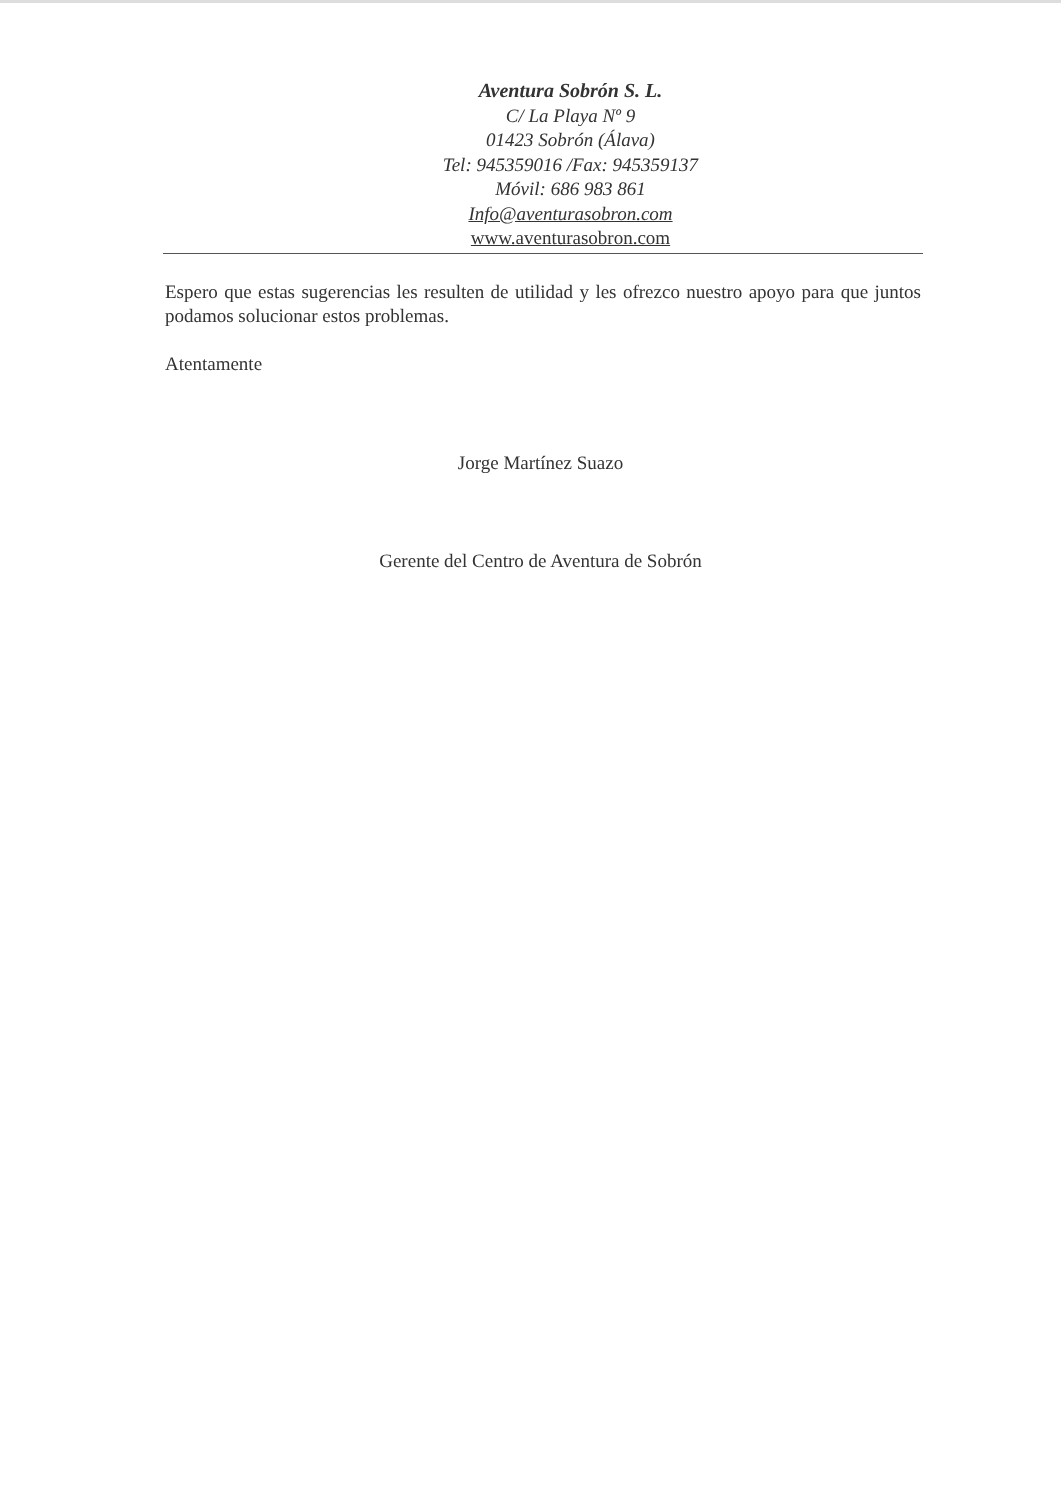Aventura Sobrón S. L.
C/ La Playa Nº 9
01423 Sobrón (Álava)
Tel: 945359016 /Fax: 945359137
Móvil: 686 983 861
Info@aventurasobron.com
www.aventurasobron.com
Espero que estas sugerencias les resulten de utilidad y les ofrezco nuestro apoyo para que juntos podamos solucionar estos problemas.
Atentamente
Jorge Martínez Suazo
Gerente del Centro de Aventura de Sobrón